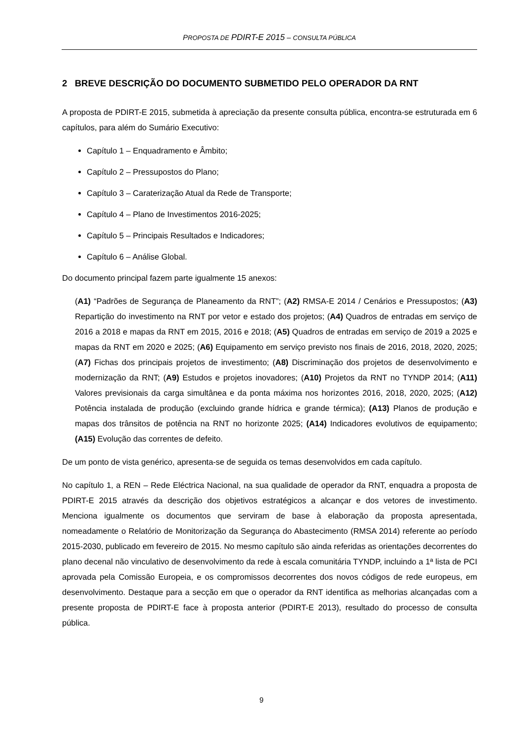PROPOSTA DE PDIRT-E 2015 – CONSULTA PÚBLICA
2 BREVE DESCRIÇÃO DO DOCUMENTO SUBMETIDO PELO OPERADOR DA RNT
A proposta de PDIRT-E 2015, submetida à apreciação da presente consulta pública, encontra-se estruturada em 6 capítulos, para além do Sumário Executivo:
Capítulo 1 – Enquadramento e Âmbito;
Capítulo 2 – Pressupostos do Plano;
Capítulo 3 – Caraterização Atual da Rede de Transporte;
Capítulo 4 – Plano de Investimentos 2016-2025;
Capítulo 5 – Principais Resultados e Indicadores;
Capítulo 6 – Análise Global.
Do documento principal fazem parte igualmente 15 anexos:
(A1) “Padrões de Segurança de Planeamento da RNT”; (A2) RMSA-E 2014 / Cenários e Pressupostos; (A3) Repartição do investimento na RNT por vetor e estado dos projetos; (A4) Quadros de entradas em serviço de 2016 a 2018 e mapas da RNT em 2015, 2016 e 2018; (A5) Quadros de entradas em serviço de 2019 a 2025 e mapas da RNT em 2020 e 2025; (A6) Equipamento em serviço previsto nos finais de 2016, 2018, 2020, 2025; (A7) Fichas dos principais projetos de investimento; (A8) Discriminação dos projetos de desenvolvimento e modernização da RNT; (A9) Estudos e projetos inovadores; (A10) Projetos da RNT no TYNDP 2014; (A11) Valores previsionais da carga simultânea e da ponta máxima nos horizontes 2016, 2018, 2020, 2025; (A12) Potência instalada de produção (excluindo grande hídrica e grande térmica); (A13) Planos de produção e mapas dos trânsitos de potência na RNT no horizonte 2025; (A14) Indicadores evolutivos de equipamento; (A15) Evolução das correntes de defeito.
De um ponto de vista genérico, apresenta-se de seguida os temas desenvolvidos em cada capítulo.
No capítulo 1, a REN – Rede Eléctrica Nacional, na sua qualidade de operador da RNT, enquadra a proposta de PDIRT-E 2015 através da descrição dos objetivos estratégicos a alcançar e dos vetores de investimento. Menciona igualmente os documentos que serviram de base à elaboração da proposta apresentada, nomeadamente o Relatório de Monitorização da Segurança do Abastecimento (RMSA 2014) referente ao período 2015-2030, publicado em fevereiro de 2015. No mesmo capítulo são ainda referidas as orientações decorrentes do plano decenal não vinculativo de desenvolvimento da rede à escala comunitária TYNDP, incluindo a 1ª lista de PCI aprovada pela Comissão Europeia, e os compromissos decorrentes dos novos códigos de rede europeus, em desenvolvimento. Destaque para a secção em que o operador da RNT identifica as melhorias alcançadas com a presente proposta de PDIRT-E face à proposta anterior (PDIRT-E 2013), resultado do processo de consulta pública.
9